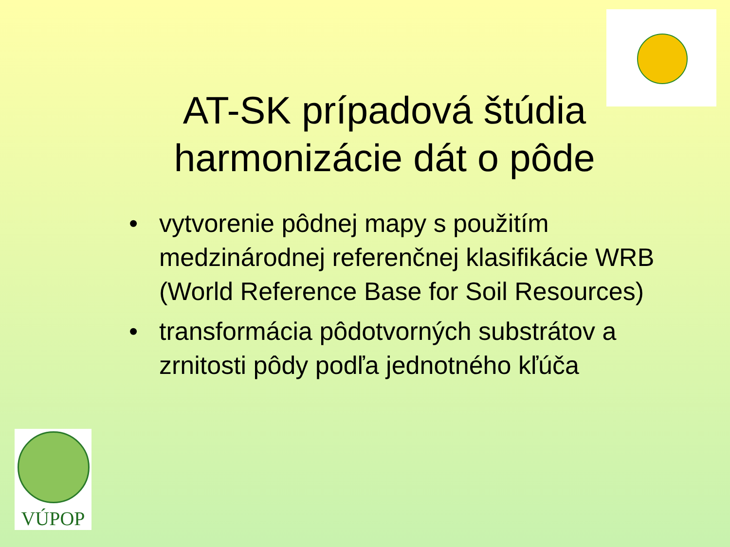AT-SK prípadová štúdia
harmonizácie dát o pôde
• vytvorenie pôdnej mapy s použitím medzinárodnej referenčnej klasifikácie WRB (World Reference Base for Soil Resources)
• transformácia pôdotvorných substrátov a zrnitosti pôdy podľa jednotného kľúča
VÚPOP